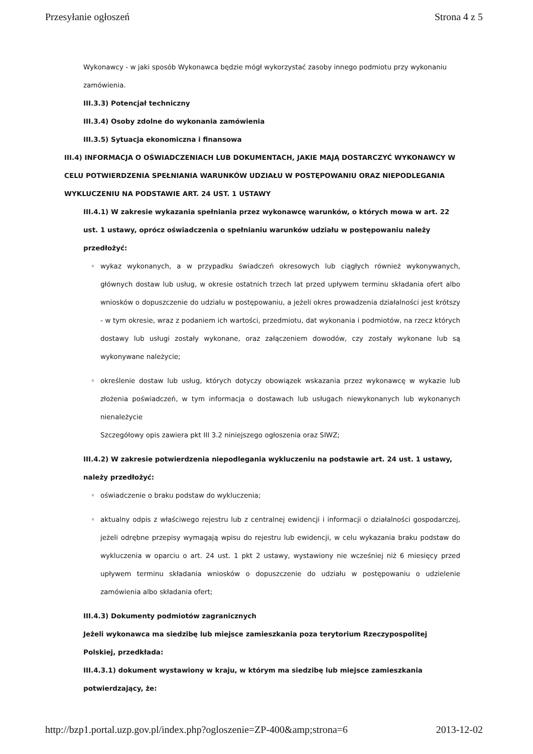Przesyłanie ogłoszeń Strona 4 z 5
Wykonawcy - w jaki sposób Wykonawca będzie mógł wykorzystać zasoby innego podmiotu przy wykonaniu zamówienia.
III.3.3) Potencjał techniczny
III.3.4) Osoby zdolne do wykonania zamówienia
III.3.5) Sytuacja ekonomiczna i finansowa
III.4) INFORMACJA O OŚWIADCZENIACH LUB DOKUMENTACH, JAKIE MAJĄ DOSTARCZYĆ WYKONAWCY W CELU POTWIERDZENIA SPEŁNIANIA WARUNKÓW UDZIAŁU W POSTĘPOWANIU ORAZ NIEPODLEGANIA WYKLUCZENIU NA PODSTAWIE ART. 24 UST. 1 USTAWY
III.4.1) W zakresie wykazania spełniania przez wykonawcę warunków, o których mowa w art. 22 ust. 1 ustawy, oprócz oświadczenia o spełnianiu warunków udziału w postępowaniu należy przedłożyć:
◦ wykaz wykonanych, a w przypadku świadczeń okresowych lub ciągłych również wykonywanych, głównych dostaw lub usług, w okresie ostatnich trzech lat przed upływem terminu składania ofert albo wniosków o dopuszczenie do udziału w postępowaniu, a jeżeli okres prowadzenia działalności jest krótszy - w tym okresie, wraz z podaniem ich wartości, przedmiotu, dat wykonania i podmiotów, na rzecz których dostawy lub usługi zostały wykonane, oraz załączeniem dowodów, czy zostały wykonane lub są wykonywane należycie;
◦ określenie dostaw lub usług, których dotyczy obowiązek wskazania przez wykonawcę w wykazie lub złożenia poświadczeń, w tym informacja o dostawach lub usługach niewykonanych lub wykonanych nienależycie
Szczegółowy opis zawiera pkt III 3.2 niniejszego ogłoszenia oraz SIWZ;
III.4.2) W zakresie potwierdzenia niepodlegania wykluczeniu na podstawie art. 24 ust. 1 ustawy, należy przedłożyć:
◦ oświadczenie o braku podstaw do wykluczenia;
◦ aktualny odpis z właściwego rejestru lub z centralnej ewidencji i informacji o działalności gospodarczej, jeżeli odrębne przepisy wymagają wpisu do rejestru lub ewidencji, w celu wykazania braku podstaw do wykluczenia w oparciu o art. 24 ust. 1 pkt 2 ustawy, wystawiony nie wcześniej niż 6 miesięcy przed upływem terminu składania wniosków o dopuszczenie do udziału w postępowaniu o udzielenie zamówienia albo składania ofert;
III.4.3) Dokumenty podmiotów zagranicznych
Jeżeli wykonawca ma siedzibę lub miejsce zamieszkania poza terytorium Rzeczypospolitej Polskiej, przedkłada:
III.4.3.1) dokument wystawiony w kraju, w którym ma siedzibę lub miejsce zamieszkania potwierdzający, że:
http://bzp1.portal.uzp.gov.pl/index.php?ogloszenie=ZP-400&amp;strona=6 2013-12-02